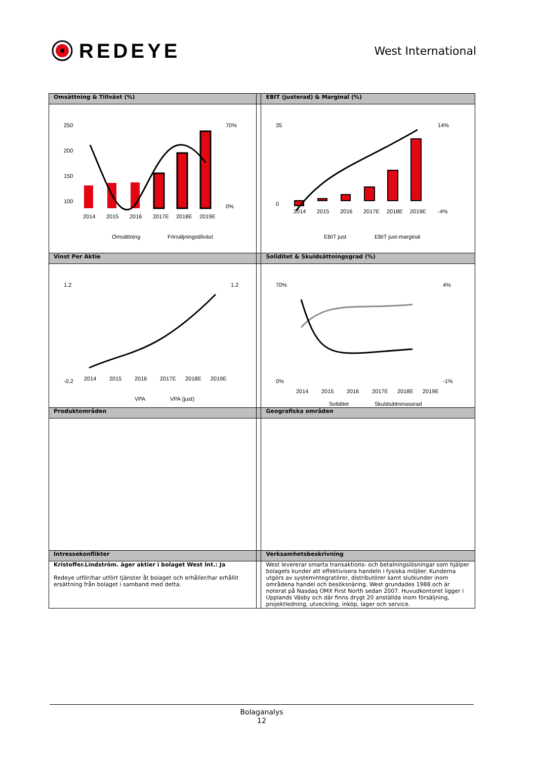REDEYE
West International
| Omsättning & Tillväxt (%) | | EBIT (justerad) & Marginal (%) |
| --- | --- | --- |
| 250 200 150 100 2014 2015 2016 2017E 2018E 2019E 70% 0% Omsättning Försäljningstillväxt | | 35 0 2014 2015 2016 2017E 2018E 2019E 14% -4% EBIT just EBIT just-marginal |
| Vinst Per Aktie | | Soliditet & Skuldsättningsgrad (%) |
| 1.2 -0.2 2014 2015 2016 2017E 2018E 2019E 1.2 VPA VPA (just) | | 70% 0% 2014 2015 2016 2017E 2018E 2019E 4% -1% Soliditet Skuldsättningsgrad |
| Produktområden | | Geografiska områden |
| Intressekonflikter | | Verksamhetsbeskrivning |
| Kristoffer.Lindström. äger aktier i bolaget West Int.: Ja Redeye utför/har utfört tjänster åt bolaget och erhåller/har erhållit ersättning från bolaget i samband med detta. | | West levererar smarta transaktions- och betalningslösningar som hjälper bolagets kunder att effektivisera handeln i fysiska miljöer. Kunderna utgörs av systemintegratörer, distributörer samt slutkunder inom områdena handel och besöksnäring. West grundades 1988 och är noterat på Nasdaq OMX First North sedan 2007. Huvudkontoret ligger i Upplands Väsby och där finns drygt 20 anställda inom försäljning, projektledning, utveckling, inköp, lager och service. |
Bolaganalys
12